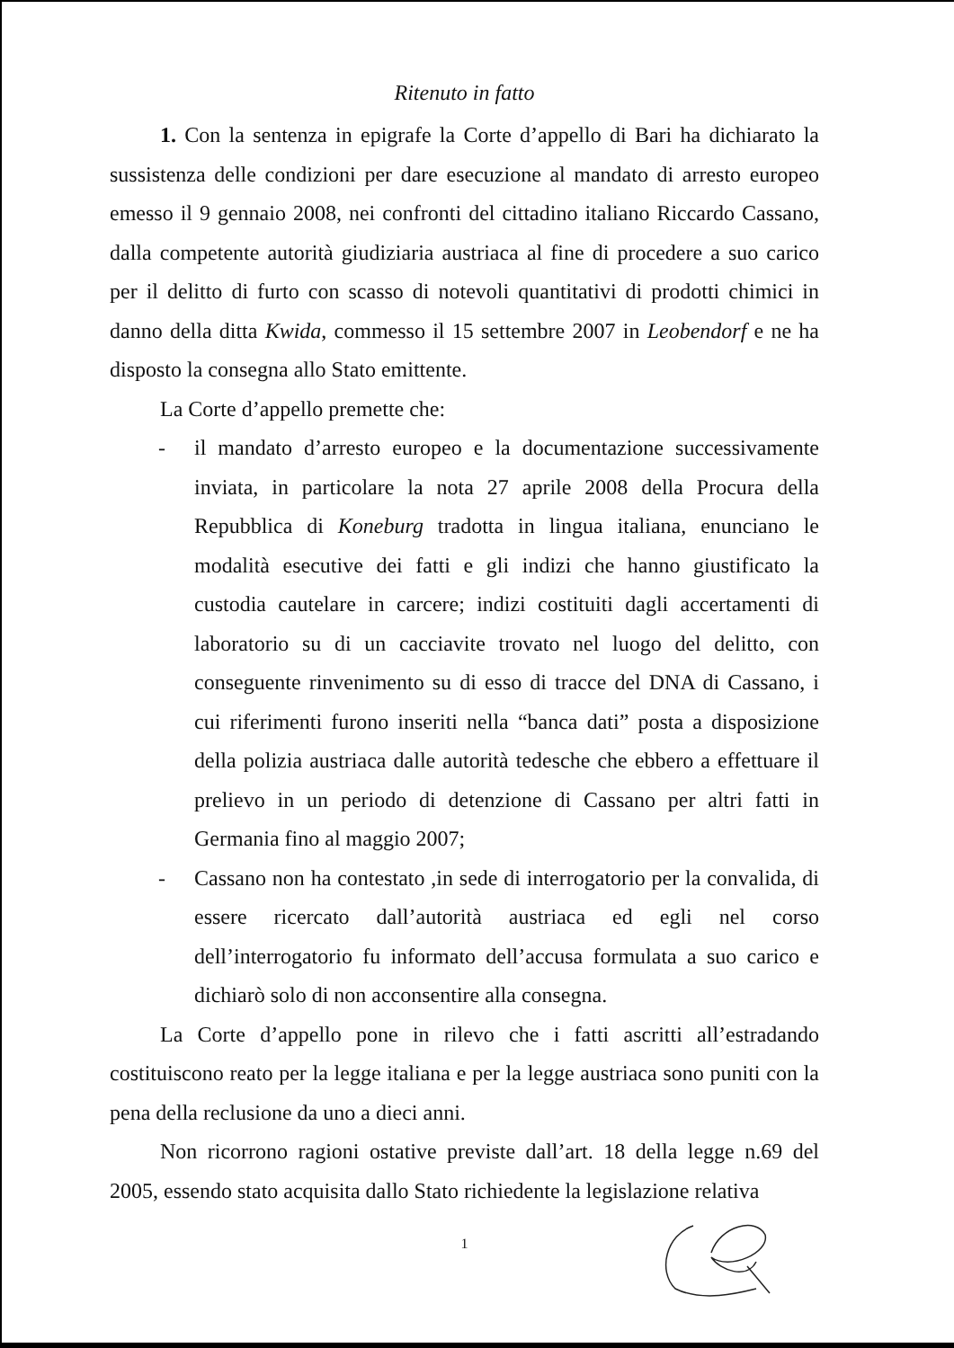Ritenuto in fatto
1. Con la sentenza in epigrafe la Corte d’appello di Bari ha dichiarato la sussistenza delle condizioni per dare esecuzione al mandato di arresto europeo emesso il 9 gennaio 2008, nei confronti del cittadino italiano Riccardo Cassano, dalla competente autorità giudiziaria austriaca al fine di procedere a suo carico per il delitto di furto con scasso di notevoli quantitativi di prodotti chimici in danno della ditta Kwida, commesso il 15 settembre 2007 in Leobendorf e ne ha disposto la consegna allo Stato emittente.
La Corte d’appello premette che:
- il mandato d’arresto europeo e la documentazione successivamente inviata, in particolare la nota 27 aprile 2008 della Procura della Repubblica di Koneburg tradotta in lingua italiana, enunciano le modalità esecutive dei fatti e gli indizi che hanno giustificato la custodia cautelare in carcere; indizi costituiti dagli accertamenti di laboratorio su di un cacciavite trovato nel luogo del delitto, con conseguente rinvenimento su di esso di tracce del DNA di Cassano, i cui riferimenti furono inseriti nella “banca dati” posta a disposizione della polizia austriaca dalle autorità tedesche che ebbero a effettuare il prelievo in un periodo di detenzione di Cassano per altri fatti in Germania fino al maggio 2007;
- Cassano non ha contestato ,in sede di interrogatorio per la convalida, di essere ricercato dall’autorità austriaca ed egli nel corso dell’interrogatorio fu informato dell’accusa formulata a suo carico e dichiarò solo di non acconsentire alla consegna.
La Corte d’appello pone in rilevo che i fatti ascritti all’estradando costituiscono reato per la legge italiana e per la legge austriaca sono puniti con la pena della reclusione da uno a dieci anni.
Non ricorrono ragioni ostative previste dall’art. 18 della legge n.69 del 2005, essendo stato acquisita dallo Stato richiedente la legislazione relativa
1